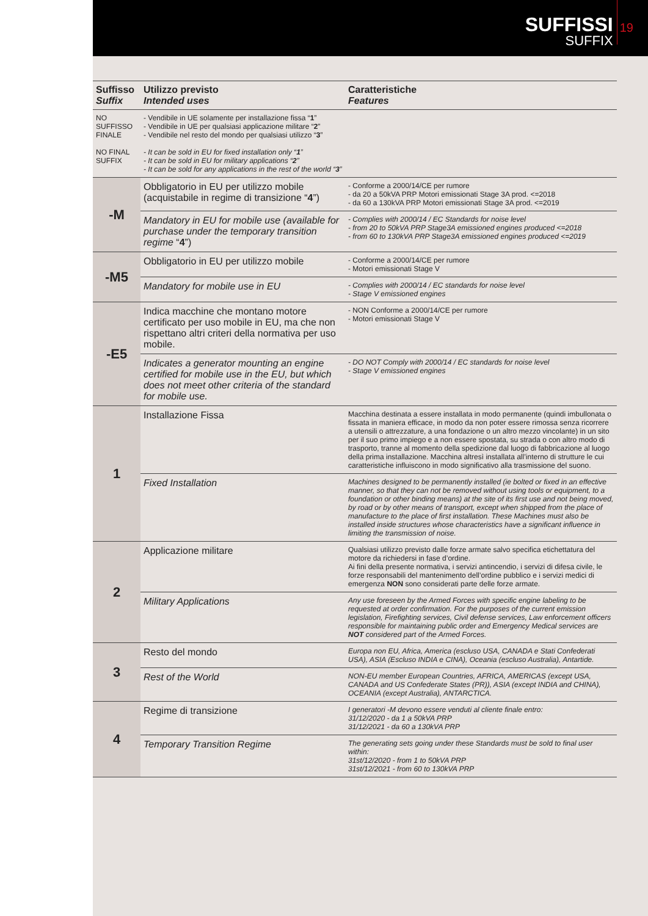SUFFISSI
SUFFIX
19
| Suffisso Suffix | Utilizzo previsto Intended uses | Caratteristiche Features |
| --- | --- | --- |
| NO SUFFISSO FINALE NO FINAL SUFFIX | - Vendibile in UE solamente per installazione fissa “ 1 ” - Vendibile in UE per qualsiasi applicazione militare “ 2 ” - Vendibile nel resto del mondo per qualsiasi utilizzo “ 3 ” - It can be sold in EU for fixed installation only “ 1 ” - It can be sold in EU for military applications “ 2 ” - It can be sold for any applications in the rest of the world “ 3 ” | |
| -M | Obbligatorio in EU per utilizzo mobile (acquistabile in regime di transizione “ 4 ”) | - Conforme a 2000/14/CE per rumore - da 20 a 50kVA PRP Motori emissionati Stage 3A prod. <=2018 - da 60 a 130kVA PRP Motori emissionati Stage 3A prod. <=2019 |
| | Mandatory in EU for mobile use (available for purchase under the temporary transition regime “ 4 ”) | - Complies with 2000/14 / EC Standards for noise level - from 20 to 50kVA PRP Stage3A emissioned engines produced <=2018 - from 60 to 130kVA PRP Stage3A emissioned engines produced <=2019 |
| -M5 | Obbligatorio in EU per utilizzo mobile | - Conforme a 2000/14/CE per rumore - Motori emissionati Stage V |
| | Mandatory for mobile use in EU | - Complies with 2000/14 / EC standards for noise level - Stage V emissioned engines |
| -E5 | Indica macchine che montano motore certificato per uso mobile in EU, ma che non rispettano altri criteri della normativa per uso mobile. | - NON Conforme a 2000/14/CE per rumore - Motori emissionati Stage V |
| | Indicates a generator mounting an engine certified for mobile use in the EU, but which does not meet other criteria of the standard for mobile use. | - DO NOT Comply with 2000/14 / EC standards for noise level - Stage V emissioned engines |
| 1 | Installazione Fissa | Macchina destinata a essere installata in modo permanente (quindi imbullonata o fissata in maniera efficace, in modo da non poter essere rimossa senza ricorrere a utensili o attrezzature, a una fondazione o un altro mezzo vincolante) in un sito per il suo primo impiego e a non essere spostata, su strada o con altro modo di trasporto, tranne al momento della spedizione dal luogo di fabbricazione al luogo della prima installazione. Macchina altresì installata all’interno di strutture le cui caratteristiche influiscono in modo significativo alla trasmissione del suono. |
| | Fixed Installation | Machines designed to be permanently installed (ie bolted or fixed in an effective manner, so that they can not be removed without using tools or equipment, to a foundation or other binding means) at the site of its first use and not being moved, by road or by other means of transport, except when shipped from the place of manufacture to the place of first installation. These Machines must also be installed inside structures whose characteristics have a significant influence in limiting the transmission of noise. |
| 2 | Applicazione militare | Qualsiasi utilizzo previsto dalle forze armate salvo specifica etichettatura del motore da richiedersi in fase d’ordine. Ai fini della presente normativa, i servizi antincendio, i servizi di difesa civile, le forze responsabili del mantenimento dell’ordine pubblico e i servizi medici di emergenza NON sono considerati parte delle forze armate. |
| | Military Applications | Any use foreseen by the Armed Forces with specific engine labeling to be requested at order confirmation. For the purposes of the current emission legislation, Firefighting services, Civil defense services, Law enforcement officers responsible for maintaining public order and Emergency Medical services are NOT considered part of the Armed Forces. |
| 3 | Resto del mondo | Europa non EU, Africa, America (escluso USA, CANADA e Stati Confederati USA), ASIA (Escluso INDIA e CINA), Oceania (escluso Australia), Antartide. |
| | Rest of the World | NON-EU member European Countries, AFRICA, AMERICAS (except USA, CANADA and US Confederate States (PR)), ASIA (except INDIA and CHINA), OCEANIA (except Australia), ANTARCTICA. |
| 4 | Regime di transizione | I generatori -M devono essere venduti al cliente finale entro: 31/12/2020 - da 1 a 50kVA PRP 31/12/2021 - da 60 a 130kVA PRP |
| | Temporary Transition Regime | The generating sets going under these Standards must be sold to final user within: 31st/12/2020 - from 1 to 50kVA PRP 31st/12/2021 - from 60 to 130kVA PRP |